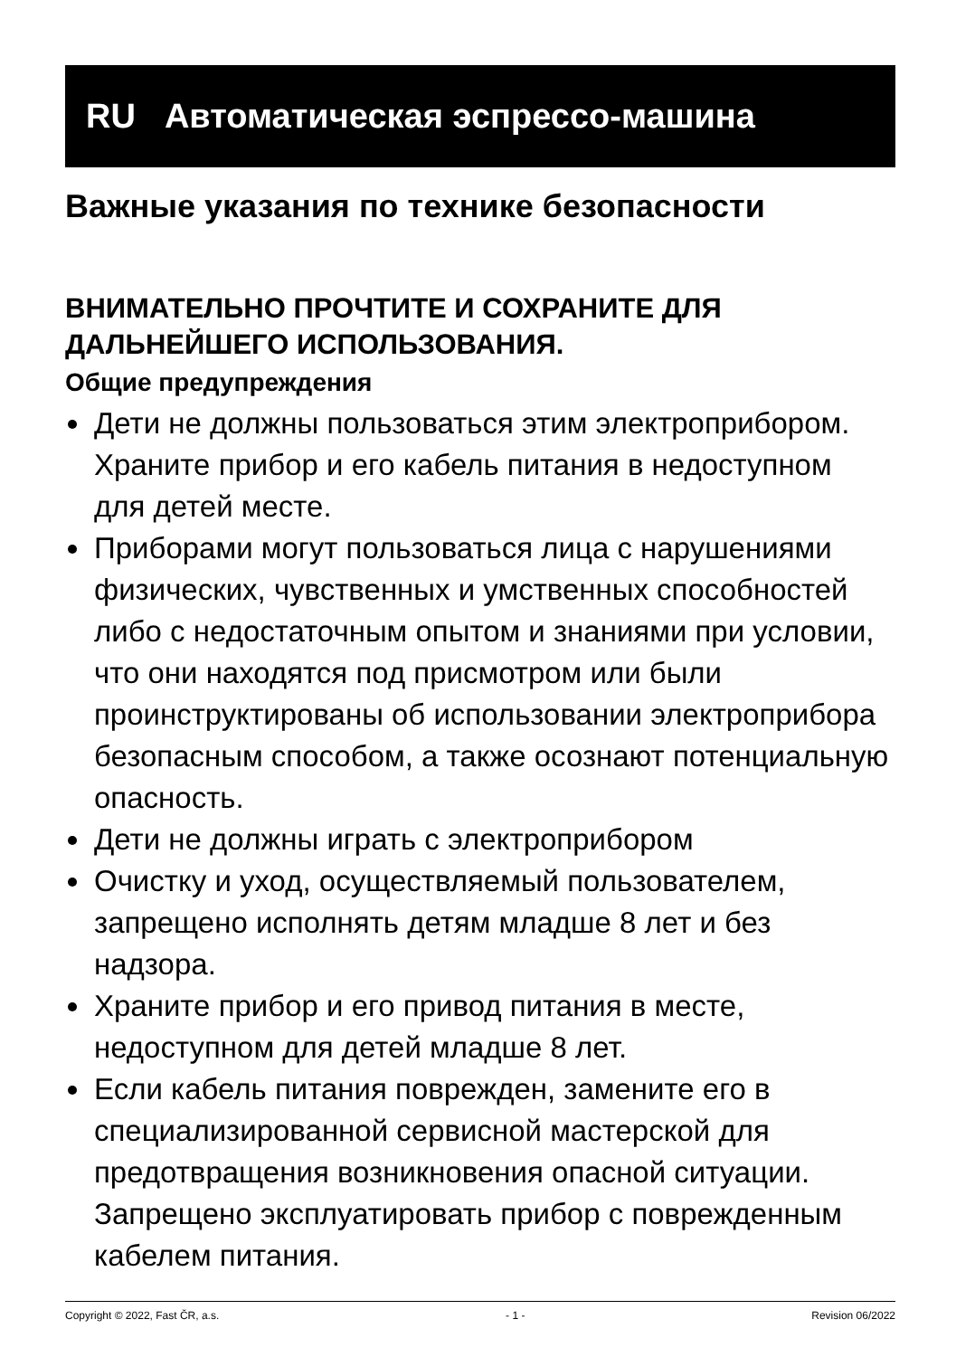RU Автоматическая эспрессо-машина
Важные указания по технике безопасности
ВНИМАТЕЛЬНО ПРОЧТИТЕ И СОХРАНИТЕ ДЛЯ ДАЛЬНЕЙШЕГО ИСПОЛЬЗОВАНИЯ.
Общие предупреждения
Дети не должны пользоваться этим электроприбором. Храните прибор и его кабель питания в недоступном для детей месте.
Приборами могут пользоваться лица с нарушениями физических, чувственных и умственных способностей либо с недостаточным опытом и знаниями при условии, что они находятся под присмотром или были проинструктированы об использовании электроприбора безопасным способом, а также осознают потенциальную опасность.
Дети не должны играть с электроприбором
Очистку и уход, осуществляемый пользователем, запрещено исполнять детям младше 8 лет и без надзора.
Храните прибор и его привод питания в месте, недоступном для детей младше 8 лет.
Если кабель питания поврежден, замените его в специализированной сервисной мастерской для предотвращения возникновения опасной ситуации. Запрещено эксплуатировать прибор с поврежденным кабелем питания.
Copyright © 2022, Fast ČR, a.s. - 1 - Revision 06/2022